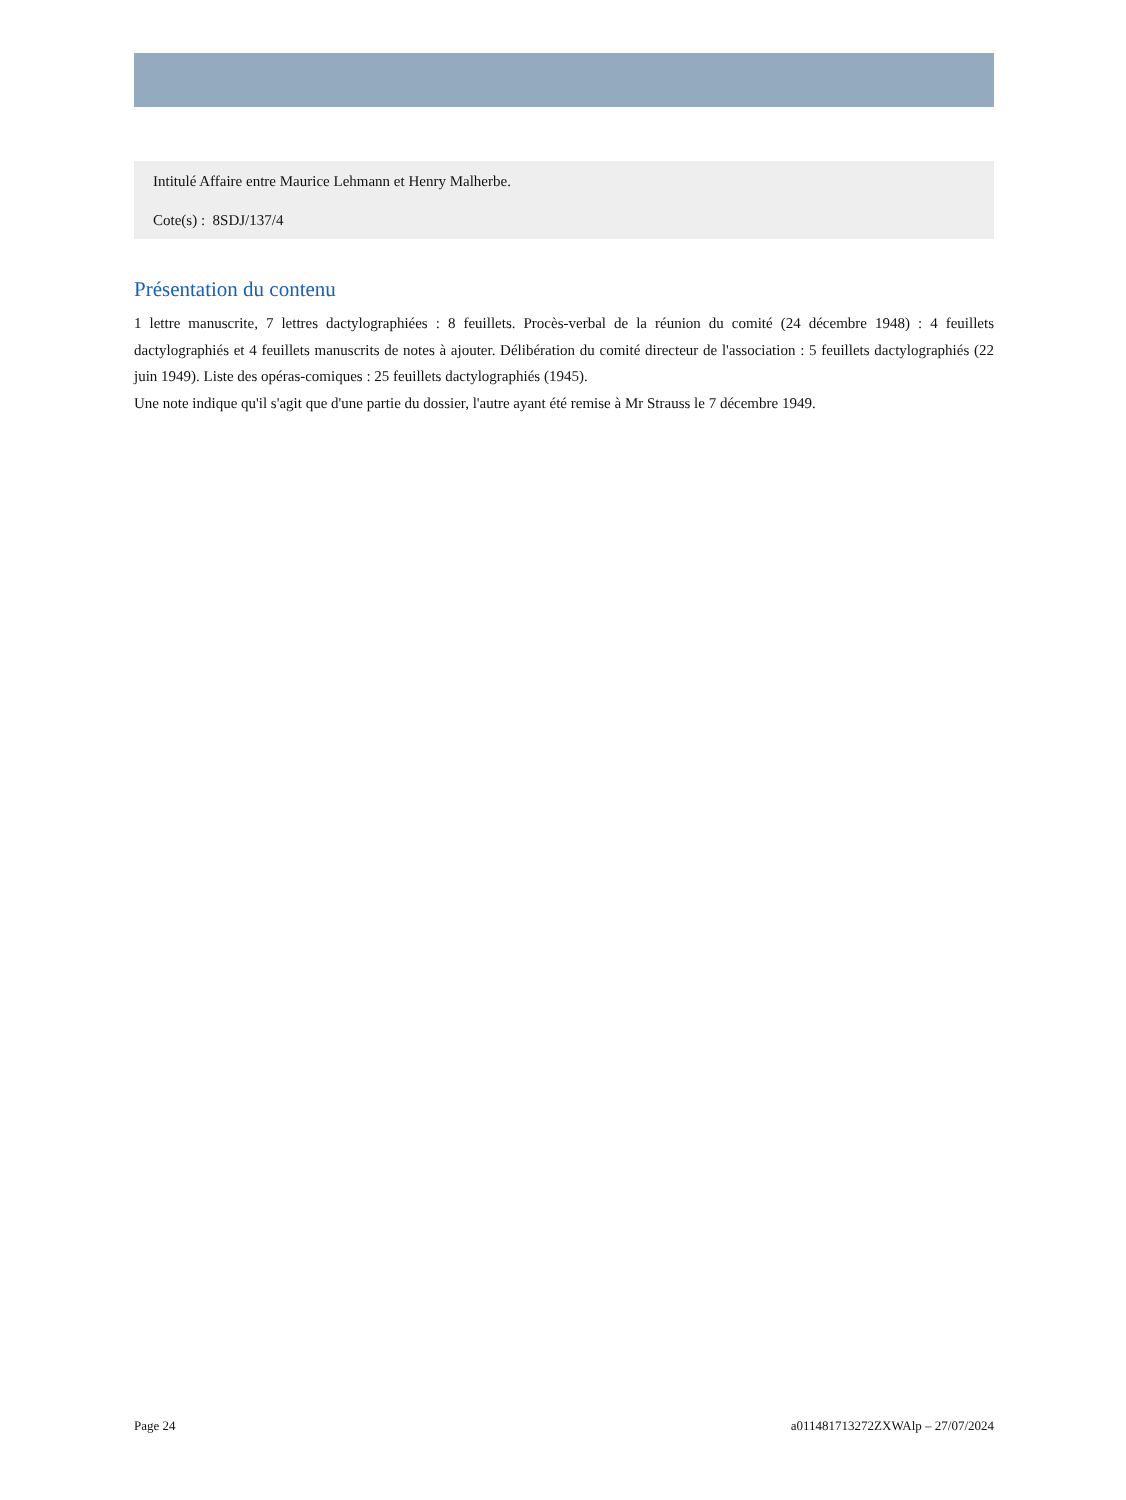Intitulé Affaire entre Maurice Lehmann et Henry Malherbe.
Cote(s) : 8SDJ/137/4
Présentation du contenu
1 lettre manuscrite, 7 lettres dactylographiées : 8 feuillets. Procès-verbal de la réunion du comité (24 décembre 1948) : 4 feuillets dactylographiés et 4 feuillets manuscrits de notes à ajouter. Délibération du comité directeur de l'association : 5 feuillets dactylographiés (22 juin 1949). Liste des opéras-comiques : 25 feuillets dactylographiés (1945).
Une note indique qu'il s'agit que d'une partie du dossier, l'autre ayant été remise à Mr Strauss le 7 décembre 1949.
Page 24 a011481713272ZXWAlp – 27/07/2024